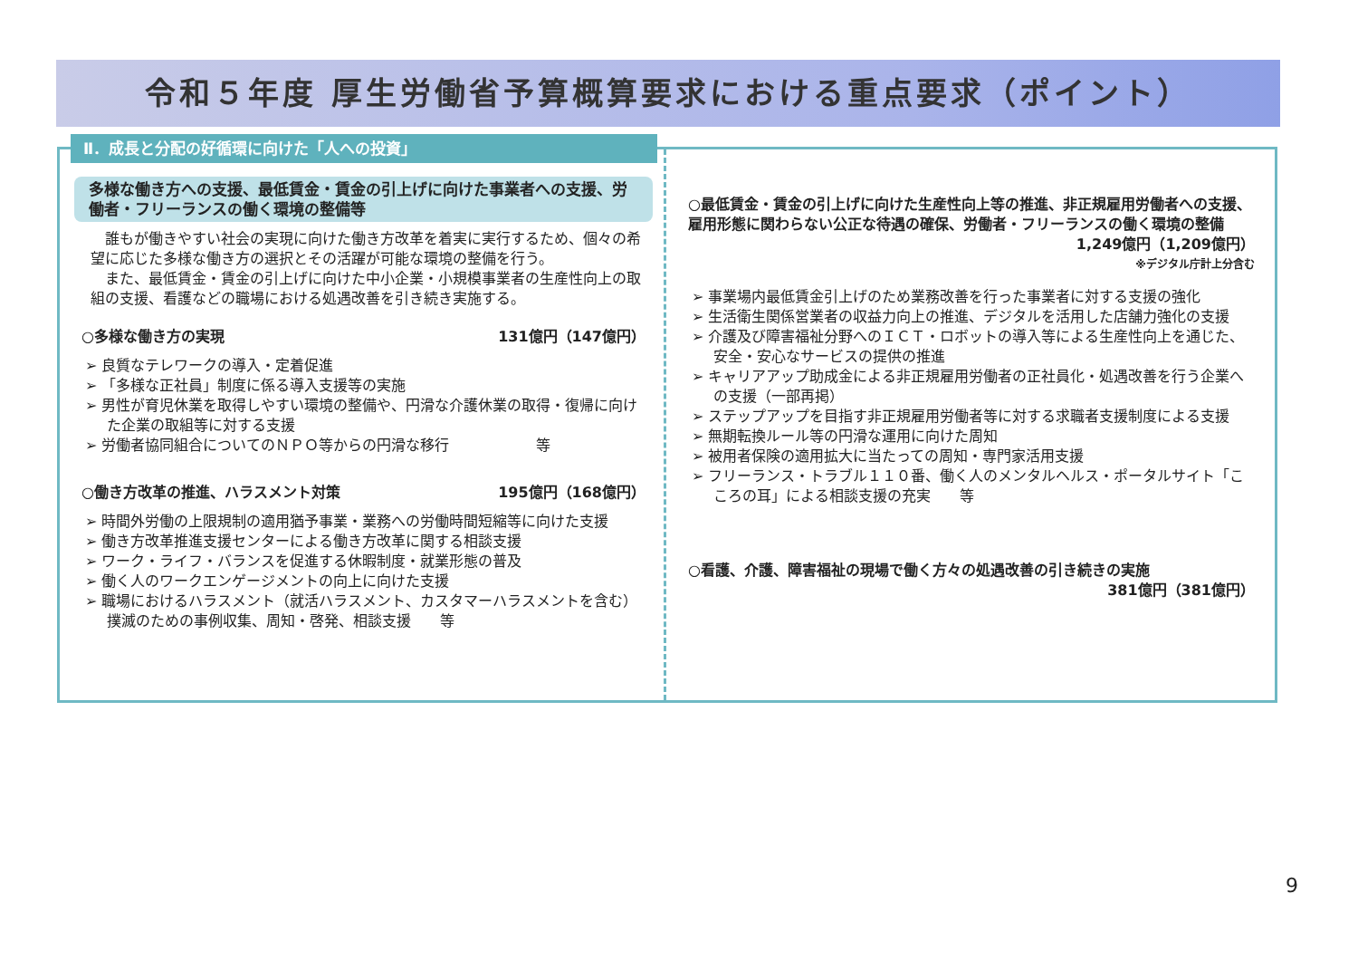令和５年度 厚生労働省予算概算要求における重点要求（ポイント）
Ⅱ．成長と分配の好循環に向けた「人への投資」
多様な働き方への支援、最低賃金・賃金の引上げに向けた事業者への支援、労働者・フリーランスの働く環境の整備等
　誰もが働きやすい社会の実現に向けた働き方改革を着実に実行するため、個々の希望に応じた多様な働き方の選択とその活躍が可能な環境の整備を行う。
　また、最低賃金・賃金の引上げに向けた中小企業・小規模事業者の生産性向上の取組の支援、看護などの職場における処遇改善を引き続き実施する。
○多様な働き方の実現 131億円（147億円）
➢ 良質なテレワークの導入・定着促進
➢ 「多様な正社員」制度に係る導入支援等の実施
➢ 男性が育児休業を取得しやすい環境の整備や、円滑な介護休業の取得・復帰に向けた企業の取組等に対する支援
➢ 労働者協同組合についてのＮＰＯ等からの円滑な移行　　　　　　等
○働き方改革の推進、ハラスメント対策 195億円（168億円）
➢ 時間外労働の上限規制の適用猶予事業・業務への労働時間短縮等に向けた支援
➢ 働き方改革推進支援センターによる働き方改革に関する相談支援
➢ ワーク・ライフ・バランスを促進する休暇制度・就業形態の普及
➢ 働く人のワークエンゲージメントの向上に向けた支援
➢ 職場におけるハラスメント（就活ハラスメント、カスタマーハラスメントを含む）撲滅のための事例収集、周知・啓発、相談支援　　等
○最低賃金・賃金の引上げに向けた生産性向上等の推進、非正規雇用労働者への支援、雇用形態に関わらない公正な待遇の確保、労働者・フリーランスの働く環境の整備
1,249億円（1,209億円）
※デジタル庁計上分含む
➢ 事業場内最低賃金引上げのため業務改善を行った事業者に対する支援の強化
➢ 生活衛生関係営業者の収益力向上の推進、デジタルを活用した店舗力強化の支援
➢ 介護及び障害福祉分野へのＩＣＴ・ロボットの導入等による生産性向上を通じた、安全・安心なサービスの提供の推進
➢ キャリアアップ助成金による非正規雇用労働者の正社員化・処遇改善を行う企業への支援（一部再掲）
➢ ステップアップを目指す非正規雇用労働者等に対する求職者支援制度による支援
➢ 無期転換ルール等の円滑な運用に向けた周知
➢ 被用者保険の適用拡大に当たっての周知・専門家活用支援
➢ フリーランス・トラブル１１０番、働く人のメンタルヘルス・ポータルサイト「こころの耳」による相談支援の充実　　等
○看護、介護、障害福祉の現場で働く方々の処遇改善の引き続きの実施
381億円（381億円）
9